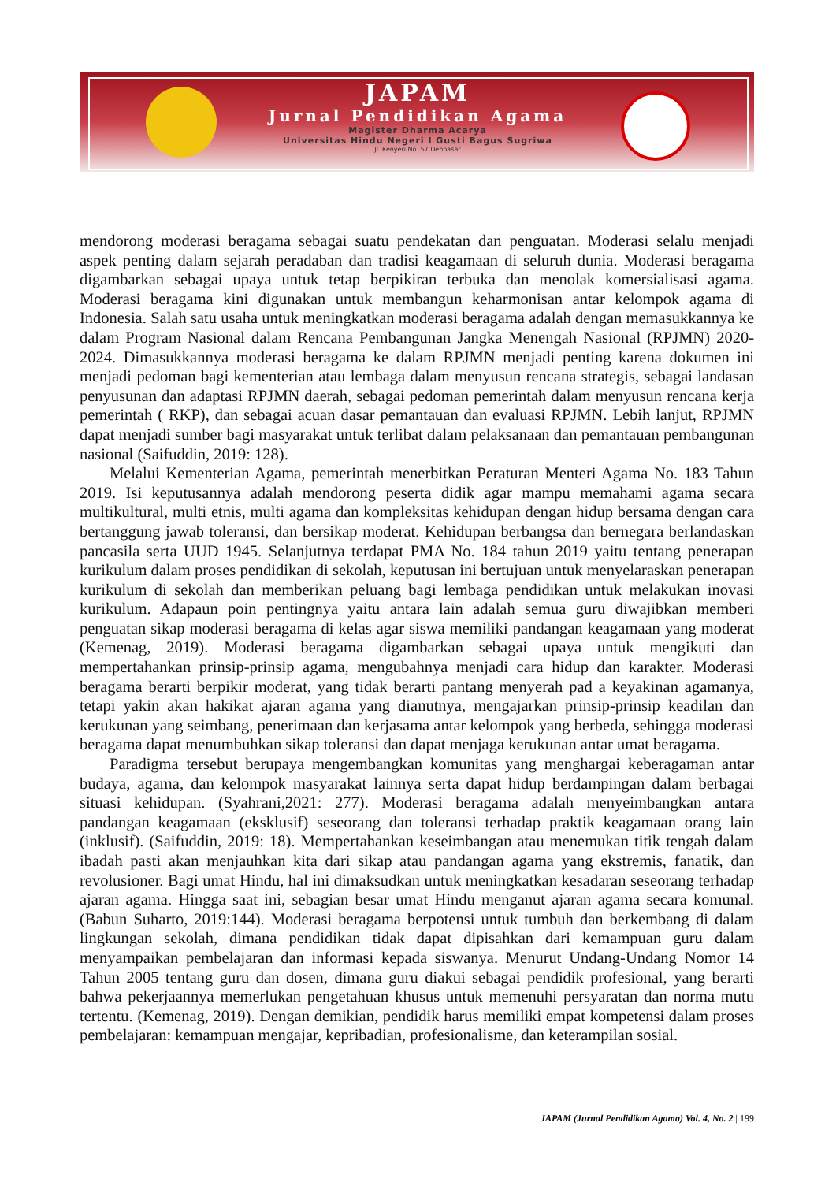JAPAM
Jurnal Pendidikan Agama
Magister Dharma Acarya
Universitas Hindu Negeri I Gusti Bagus Sugriwa
Jl. Kenyeri No. 57 Denpasar
mendorong moderasi beragama sebagai suatu pendekatan dan penguatan. Moderasi selalu menjadi aspek penting dalam sejarah peradaban dan tradisi keagamaan di seluruh dunia. Moderasi beragama digambarkan sebagai upaya untuk tetap berpikiran terbuka dan menolak komersialisasi agama. Moderasi beragama kini digunakan untuk membangun keharmonisan antar kelompok agama di Indonesia. Salah satu usaha untuk meningkatkan moderasi beragama adalah dengan memasukkannya ke dalam Program Nasional dalam Rencana Pembangunan Jangka Menengah Nasional (RPJMN) 2020-2024. Dimasukkannya moderasi beragama ke dalam RPJMN menjadi penting karena dokumen ini menjadi pedoman bagi kementerian atau lembaga dalam menyusun rencana strategis, sebagai landasan penyusunan dan adaptasi RPJMN daerah, sebagai pedoman pemerintah dalam menyusun rencana kerja pemerintah ( RKP), dan sebagai acuan dasar pemantauan dan evaluasi RPJMN. Lebih lanjut, RPJMN dapat menjadi sumber bagi masyarakat untuk terlibat dalam pelaksanaan dan pemantauan pembangunan nasional (Saifuddin, 2019: 128).
Melalui Kementerian Agama, pemerintah menerbitkan Peraturan Menteri Agama No. 183 Tahun 2019. Isi keputusannya adalah mendorong peserta didik agar mampu memahami agama secara multikultural, multi etnis, multi agama dan kompleksitas kehidupan dengan hidup bersama dengan cara bertanggung jawab toleransi, dan bersikap moderat. Kehidupan berbangsa dan bernegara berlandaskan pancasila serta UUD 1945. Selanjutnya terdapat PMA No. 184 tahun 2019 yaitu tentang penerapan kurikulum dalam proses pendidikan di sekolah, keputusan ini bertujuan untuk menyelaraskan penerapan kurikulum di sekolah dan memberikan peluang bagi lembaga pendidikan untuk melakukan inovasi kurikulum. Adapaun poin pentingnya yaitu antara lain adalah semua guru diwajibkan memberi penguatan sikap moderasi beragama di kelas agar siswa memiliki pandangan keagamaan yang moderat (Kemenag, 2019). Moderasi beragama digambarkan sebagai upaya untuk mengikuti dan mempertahankan prinsip-prinsip agama, mengubahnya menjadi cara hidup dan karakter. Moderasi beragama berarti berpikir moderat, yang tidak berarti pantang menyerah pad a keyakinan agamanya, tetapi yakin akan hakikat ajaran agama yang dianutnya, mengajarkan prinsip-prinsip keadilan dan kerukunan yang seimbang, penerimaan dan kerjasama antar kelompok yang berbeda, sehingga moderasi beragama dapat menumbuhkan sikap toleransi dan dapat menjaga kerukunan antar umat beragama.
Paradigma tersebut berupaya mengembangkan komunitas yang menghargai keberagaman antar budaya, agama, dan kelompok masyarakat lainnya serta dapat hidup berdampingan dalam berbagai situasi kehidupan. (Syahrani,2021: 277). Moderasi beragama adalah menyeimbangkan antara pandangan keagamaan (eksklusif) seseorang dan toleransi terhadap praktik keagamaan orang lain (inklusif). (Saifuddin, 2019: 18). Mempertahankan keseimbangan atau menemukan titik tengah dalam ibadah pasti akan menjauhkan kita dari sikap atau pandangan agama yang ekstremis, fanatik, dan revolusioner. Bagi umat Hindu, hal ini dimaksudkan untuk meningkatkan kesadaran seseorang terhadap ajaran agama. Hingga saat ini, sebagian besar umat Hindu menganut ajaran agama secara komunal. (Babun Suharto, 2019:144). Moderasi beragama berpotensi untuk tumbuh dan berkembang di dalam lingkungan sekolah, dimana pendidikan tidak dapat dipisahkan dari kemampuan guru dalam menyampaikan pembelajaran dan informasi kepada siswanya. Menurut Undang-Undang Nomor 14 Tahun 2005 tentang guru dan dosen, dimana guru diakui sebagai pendidik profesional, yang berarti bahwa pekerjaannya memerlukan pengetahuan khusus untuk memenuhi persyaratan dan norma mutu tertentu. (Kemenag, 2019). Dengan demikian, pendidik harus memiliki empat kompetensi dalam proses pembelajaran: kemampuan mengajar, kepribadian, profesionalisme, dan keterampilan sosial.
JAPAM (Jurnal Pendidikan Agama) Vol. 4, No. 2 | 199